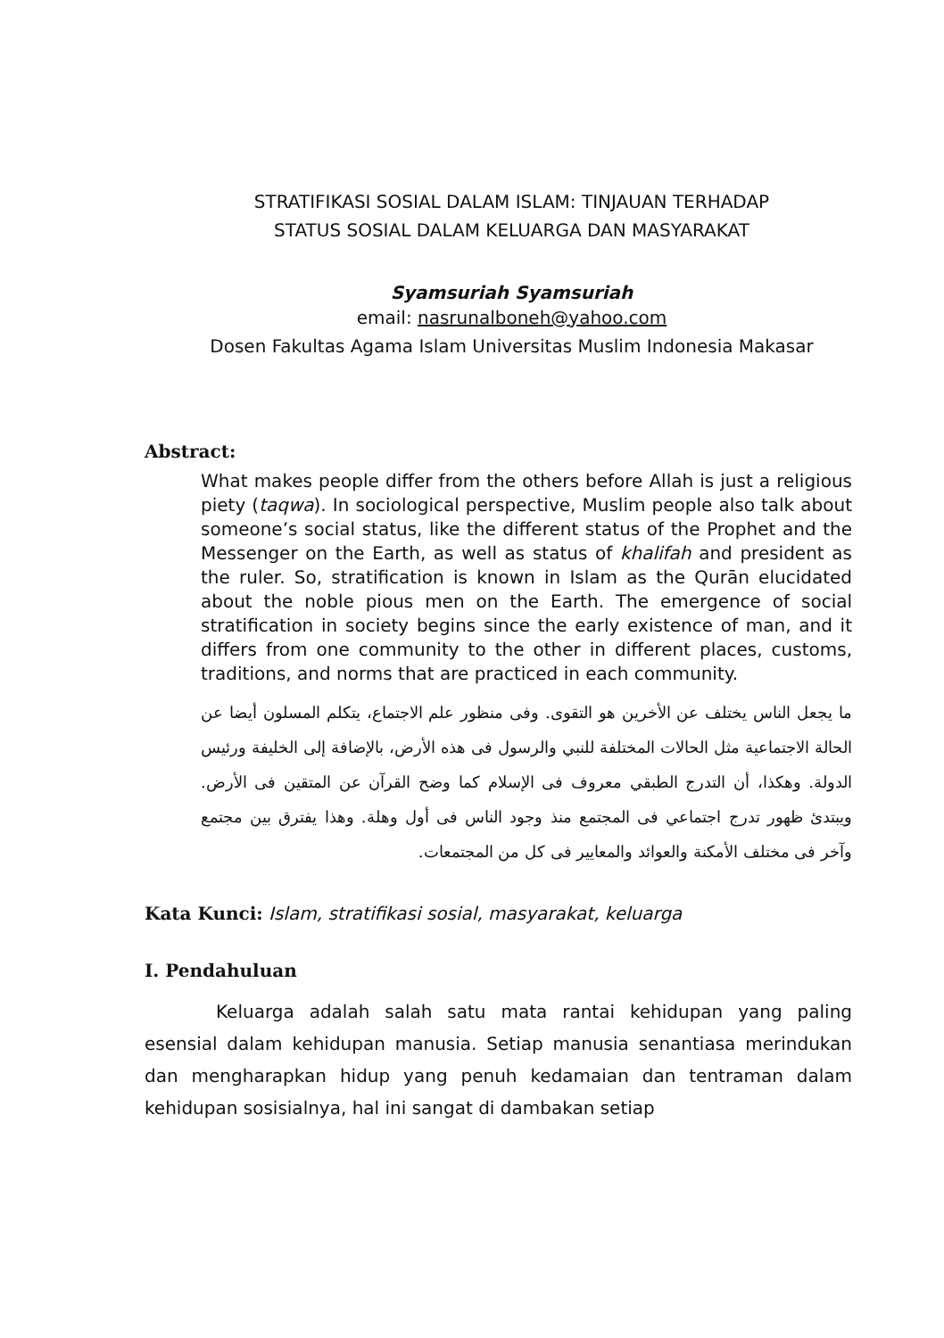STRATIFIKASI SOSIAL DALAM ISLAM: TINJAUAN TERHADAP
STATUS SOSIAL DALAM KELUARGA DAN MASYARAKAT
Syamsuriah Syamsuriah
email: nasrunalboneh@yahoo.com
Dosen Fakultas Agama Islam Universitas Muslim Indonesia Makasar
Abstract:
What makes people differ from the others before Allah is just a religious piety (taqwa). In sociological perspective, Muslim people also talk about someone’s social status, like the different status of the Prophet and the Messenger on the Earth, as well as status of khalifah and president as the ruler. So, stratification is known in Islam as the Qurān elucidated about the noble pious men on the Earth. The emergence of social stratification in society begins since the early existence of man, and it differs from one community to the other in different places, customs, traditions, and norms that are practiced in each community.
ما يجعل الناس يختلف عن الأخرين هو التقوى. وفى منظور علم الاجتماع، يتكلم المسلون أيضا عن الحالة الاجتماعية مثل الحالات المختلفة للنبي والرسول فى هذه الأرض، بالإضافة إلى الخليفة ورئيس الدولة. وهكذا، أن التدرج الطبقي معروف فى الإسلام كما وضح القرآن عن المتقين فى الأرض. ويبتدئ ظهور تدرج اجتماعي فى المجتمع منذ وجود الناس فى أول وهلة. وهذا يفترق بين مجتمع وآخر فى مختلف الأمكنة والعوائد والمعايير فى كل من المجتمعات.
Kata Kunci: Islam, stratifikasi sosial, masyarakat, keluarga
I. Pendahuluan
Keluarga adalah salah satu mata rantai kehidupan yang paling esensial dalam kehidupan manusia. Setiap manusia senantiasa merindukan dan mengharapkan hidup yang penuh kedamaian dan tentraman dalam kehidupan sosisialnya, hal ini sangat di dambakan setiap